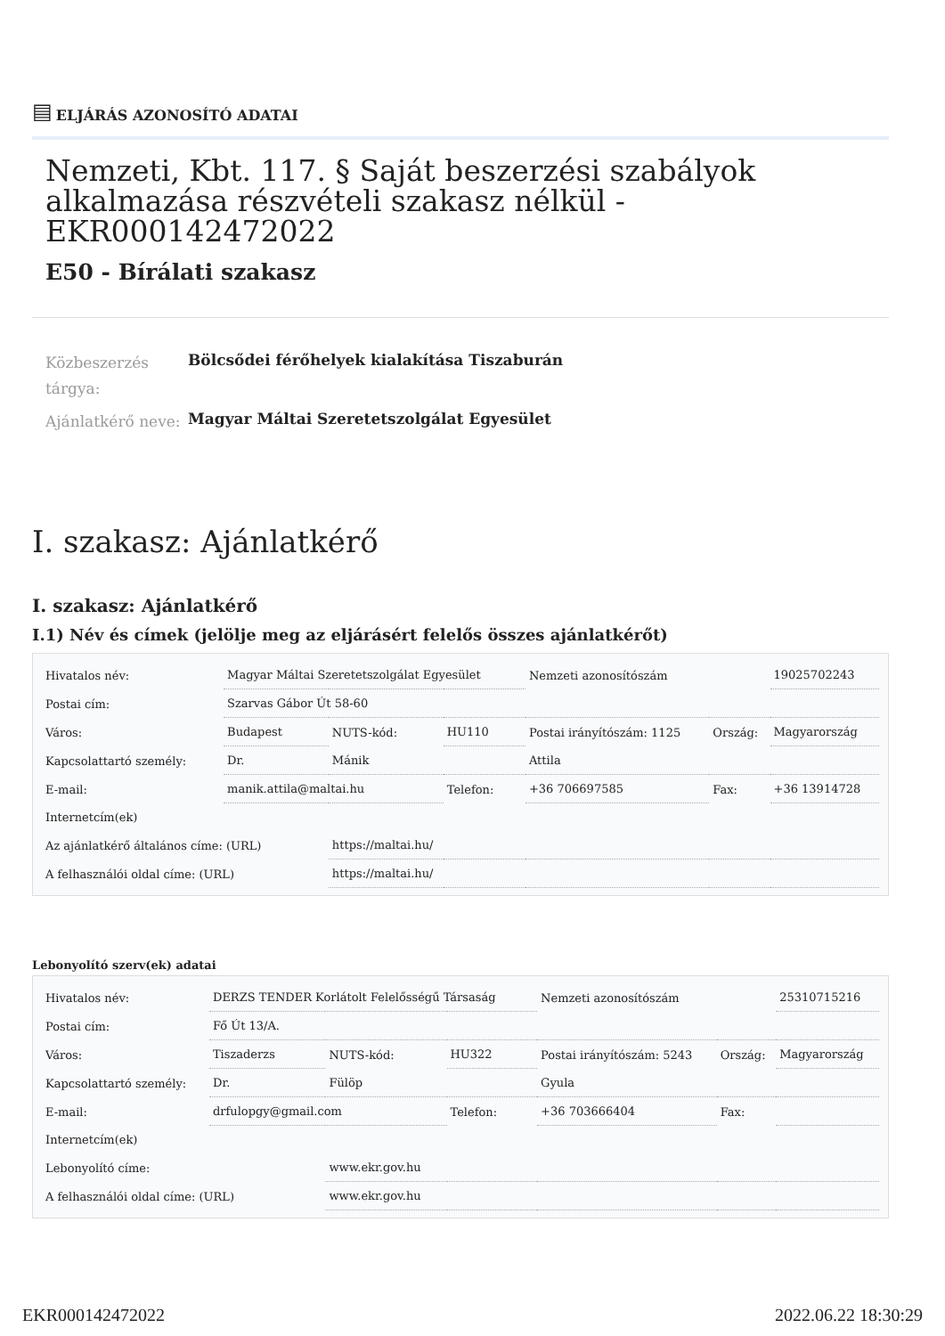▤ ELJÁRÁS AZONOSÍTÓ ADATAI
Nemzeti, Kbt. 117. § Saját beszerzési szabályok alkalmazása részvételi szakasz nélkül - EKR000142472022
E50 - Bírálati szakasz
Közbeszerzés tárgya:
Bölcsődei férőhelyek kialakítása Tiszaburán
Ajánlatkérő neve:
Magyar Máltai Szeretetszolgálat Egyesület
I. szakasz: Ajánlatkérő
I. szakasz: Ajánlatkérő
I.1) Név és címek (jelölje meg az eljárásért felelős összes ajánlatkérőt)
| Hivatalos név: | Magyar Máltai Szeretetszolgálat Egyesület | | | Nemzeti azonosítószám | | 19025702243 |
| Postai cím: | Szarvas Gábor Út 58-60 | | | | | |
| Város: | Budapest | NUTS-kód: | HU110 | Postai irányítószám: 1125 | Ország: | Magyarország |
| Kapcsolattartó személy: | Dr. | Mánik | | Attila | | |
| E-mail: | manik.attila@maltai.hu | | Telefon: | +36 706697585 | Fax: | +36 13914728 |
| Internetcím(ek) | | | | | | |
| Az ajánlatkérő általános címe: (URL) | | https://maltai.hu/ | | | | |
| A felhasználói oldal címe: (URL) | | https://maltai.hu/ | | | | |
Lebonyolító szerv(ek) adatai
| Hivatalos név: | DERZS TENDER Korlátolt Felelősségű Társaság | | | Nemzeti azonosítószám | | 25310715216 |
| Postai cím: | Fő Út 13/A. | | | | | |
| Város: | Tiszaderzs | NUTS-kód: | HU322 | Postai irányítószám: 5243 | Ország: | Magyarország |
| Kapcsolattartó személy: | Dr. | Fülöp | | Gyula | | |
| E-mail: | drfulopgy@gmail.com | | Telefon: | +36 703666404 | Fax: | |
| Internetcím(ek) | | | | | | |
| Lebonyolító címe: | | www.ekr.gov.hu | | | | |
| A felhasználói oldal címe: (URL) | | www.ekr.gov.hu | | | | |
EKR000142472022 2022.06.22 18:30:29